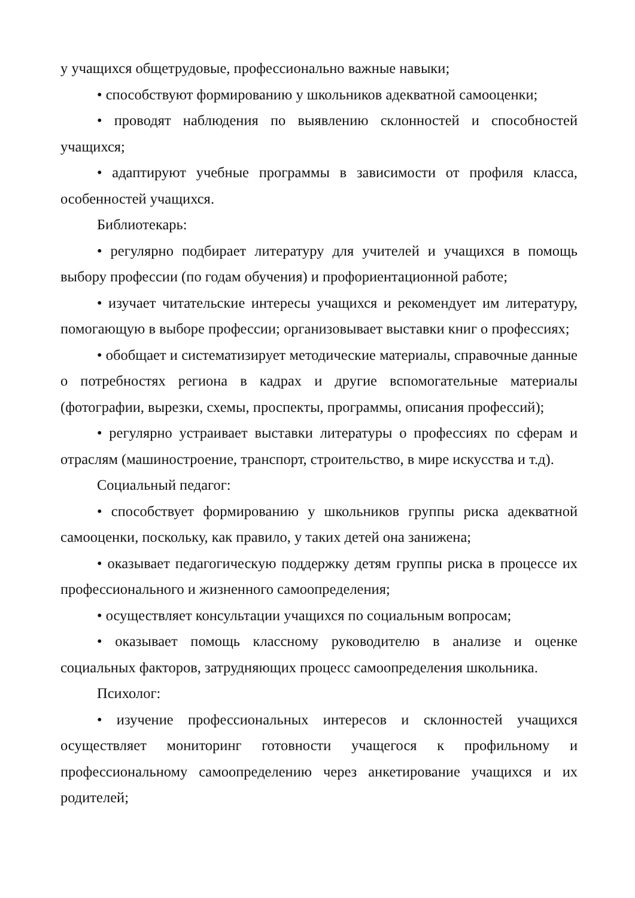у учащихся общетрудовые, профессионально важные навыки;
• способствуют формированию у школьников адекватной самооценки;
• проводят наблюдения по выявлению склонностей и способностей учащихся;
• адаптируют учебные программы в зависимости от профиля класса, особенностей учащихся.
Библиотекарь:
• регулярно подбирает литературу для учителей и учащихся в помощь выбору профессии (по годам обучения) и профориентационной работе;
• изучает читательские интересы учащихся и рекомендует им литературу, помогающую в выборе профессии; организовывает выставки книг о профессиях;
• обобщает и систематизирует методические материалы, справочные данные о потребностях региона в кадрах и другие вспомогательные материалы (фотографии, вырезки, схемы, проспекты, программы, описания профессий);
• регулярно устраивает выставки литературы о профессиях по сферам и отраслям (машиностроение, транспорт, строительство, в мире искусства и т.д).
Социальный педагог:
• способствует формированию у школьников группы риска адекватной самооценки, поскольку, как правило, у таких детей она занижена;
• оказывает педагогическую поддержку детям группы риска в процессе их профессионального и жизненного самоопределения;
• осуществляет консультации учащихся по социальным вопросам;
• оказывает помощь классному руководителю в анализе и оценке социальных факторов, затрудняющих процесс самоопределения школьника.
Психолог:
• изучение профессиональных интересов и склонностей учащихся осуществляет мониторинг готовности учащегося к профильному и профессиональному самоопределению через анкетирование учащихся и их родителей;